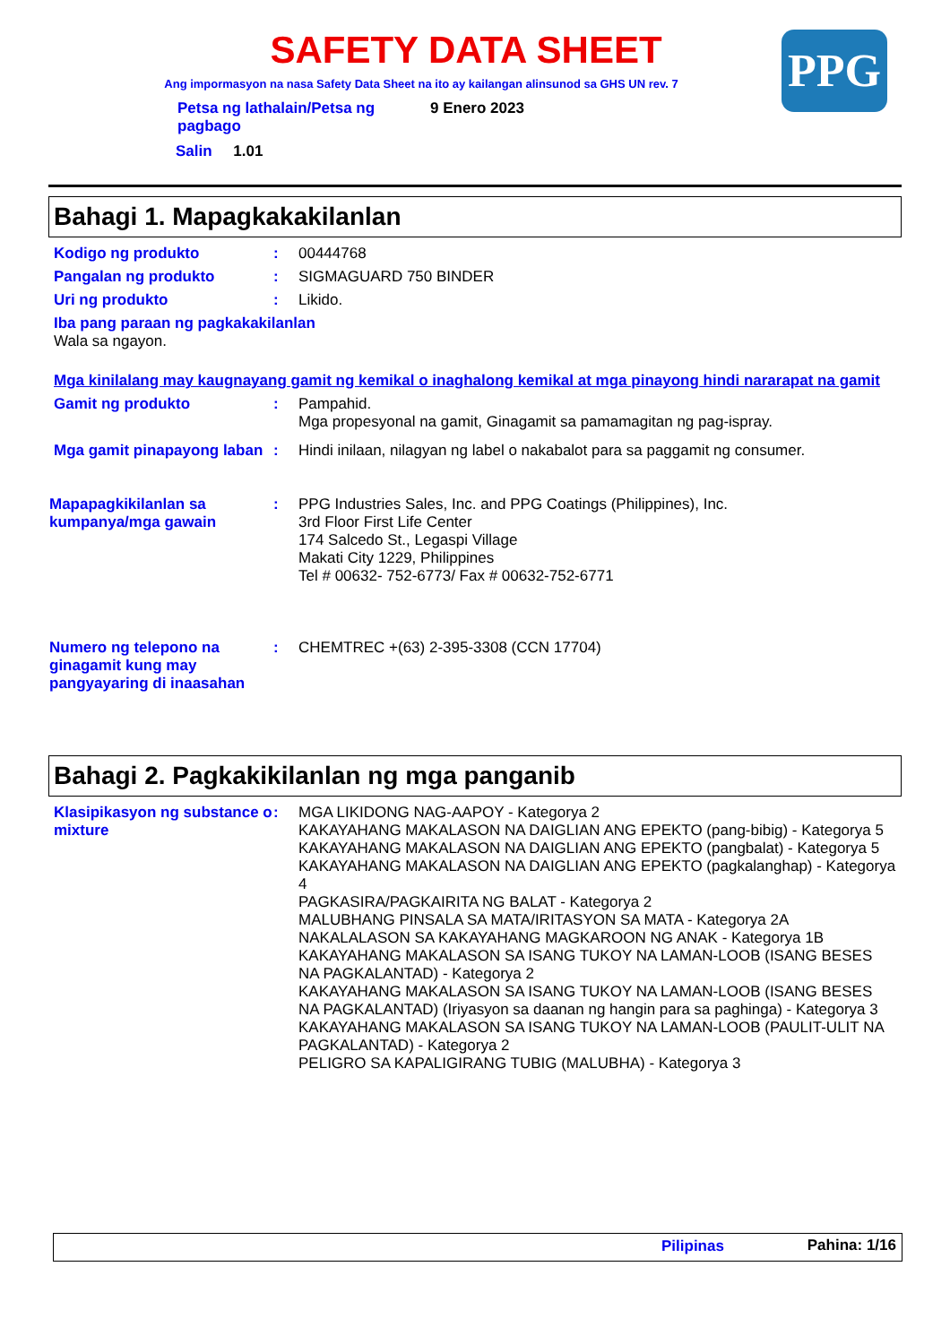SAFETY DATA SHEET
Ang impormasyon na nasa Safety Data Sheet na ito ay kailangan alinsunod sa GHS UN rev. 7
PPG
| Petsa ng lathalain/Petsa ng pagbago | 9 Enero 2023 |
Salin 1.01
Bahagi 1. Mapagkakakilanlan
Kodigo ng produkto : 00444768
Pangalan ng produkto : SIGMAGUARD 750 BINDER
Uri ng produkto : Likido.
Iba pang paraan ng pagkakakilanlan
Wala sa ngayon.
Mga kinilalang may kaugnayang gamit ng kemikal o inaghalong kemikal at mga pinayong hindi nararapat na gamit
Gamit ng produkto : Pampahid.
Mga propesyonal na gamit, Ginagamit sa pamamagitan ng pag-ispray.
Mga gamit pinapayong laban
: Hindi inilaan, nilagyan ng label o nakabalot para sa paggamit ng consumer.
Mapapagkikilanlan sa kumpanya/mga gawain
: PPG Industries Sales, Inc. and PPG Coatings (Philippines), Inc.
3rd Floor First Life Center
174 Salcedo St., Legaspi Village
Makati City 1229, Philippines
Tel # 00632- 752-6773/ Fax # 00632-752-6771
Numero ng telepono na ginagamit kung may pangyayaring di inaasahan
: CHEMTREC +(63) 2-395-3308 (CCN 17704)
Bahagi 2. Pagkakikilanlan ng mga panganib
Klasipikasyon ng substance o mixture
: MGA LIKIDONG NAG-AAPOY - Kategorya 2
KAKAYAHANG MAKALASON NA DAIGLIAN ANG EPEKTO (pang-bibig) - Kategorya 5
KAKAYAHANG MAKALASON NA DAIGLIAN ANG EPEKTO (pangbalat) - Kategorya 5
KAKAYAHANG MAKALASON NA DAIGLIAN ANG EPEKTO (pagkalanghap) - Kategorya 4
PAGKASIRA/PAGKAIRITA NG BALAT - Kategorya 2
MALUBHANG PINSALA SA MATA/IRITASYON SA MATA - Kategorya 2A
NAKALALASON SA KAKAYAHANG MAGKAROON NG ANAK - Kategorya 1B
KAKAYAHANG MAKALASON SA ISANG TUKOY NA LAMAN-LOOB (ISANG BESES NA PAGKALANTAD) - Kategorya 2
KAKAYAHANG MAKALASON SA ISANG TUKOY NA LAMAN-LOOB (ISANG BESES NA PAGKALANTAD) (Iriyasyon sa daanan ng hangin para sa paghinga) - Kategorya 3
KAKAYAHANG MAKALASON SA ISANG TUKOY NA LAMAN-LOOB (PAULIT-ULIT NA PAGKALANTAD) - Kategorya 2
PELIGRO SA KAPALIGIRANG TUBIG (MALUBHA) - Kategorya 3
Pilipinas Pahina: 1/16